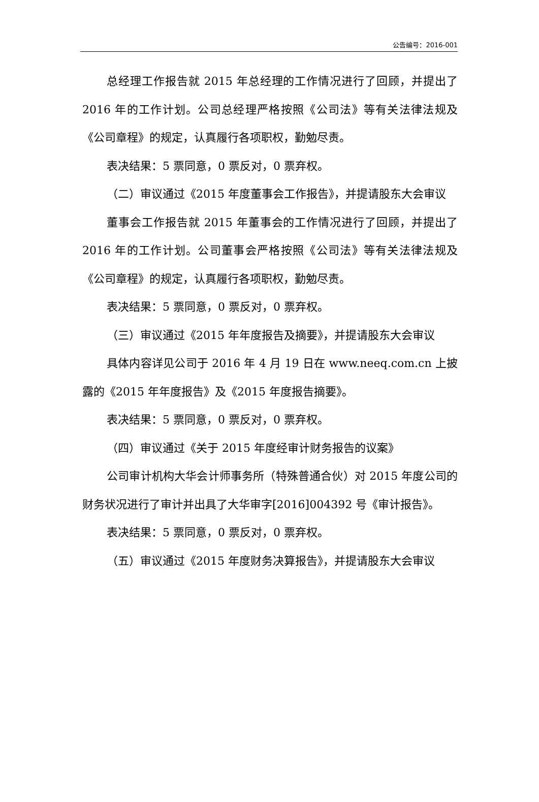公告编号：2016-001
总经理工作报告就 2015 年总经理的工作情况进行了回顾，并提出了 2016 年的工作计划。公司总经理严格按照《公司法》等有关法律法规及《公司章程》的规定，认真履行各项职权，勤勉尽责。
表决结果：5 票同意，0 票反对，0 票弃权。
（二）审议通过《2015 年度董事会工作报告》，并提请股东大会审议
董事会工作报告就 2015 年董事会的工作情况进行了回顾，并提出了 2016 年的工作计划。公司董事会严格按照《公司法》等有关法律法规及《公司章程》的规定，认真履行各项职权，勤勉尽责。
表决结果：5 票同意，0 票反对，0 票弃权。
（三）审议通过《2015 年年度报告及摘要》，并提请股东大会审议
具体内容详见公司于 2016 年 4 月 19 日在 www.neeq.com.cn 上披露的《2015 年年度报告》及《2015 年度报告摘要》。
表决结果：5 票同意，0 票反对，0 票弃权。
（四）审议通过《关于 2015 年度经审计财务报告的议案》
公司审计机构大华会计师事务所（特殊普通合伙）对 2015 年度公司的财务状况进行了审计并出具了大华审字[2016]004392 号《审计报告》。
表决结果：5 票同意，0 票反对，0 票弃权。
（五）审议通过《2015 年度财务决算报告》，并提请股东大会审议